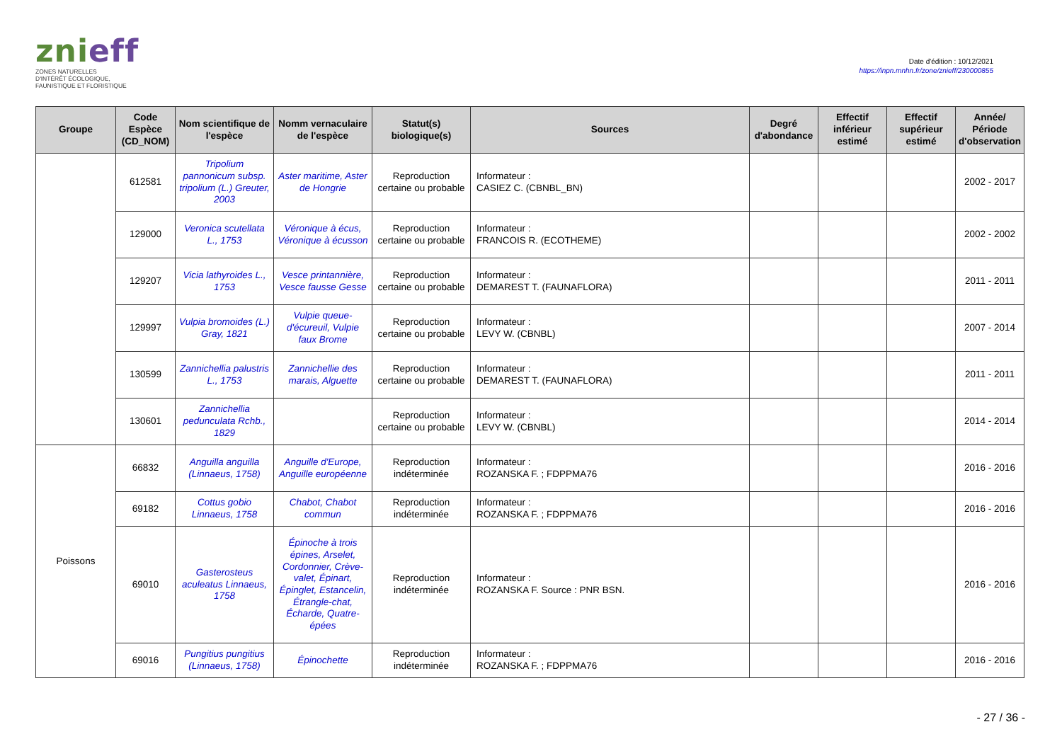znieff
ZONES NATURELLES
D'INTÉRÊT ÉCOLOGIQUE,
FAUNISTIQUE ET FLORISTIQUE
Date d'édition : 10/12/2021
https://inpn.mnhn.fr/zone/znieff/230000855
| Groupe | Code Espèce (CD_NOM) | Nom scientifique de l'espèce | Nomm vernaculaire de l'espèce | Statut(s) biologique(s) | Sources | Degré d'abondance | Effectif inférieur estimé | Effectif supérieur estimé | Année/ Période d'observation |
| --- | --- | --- | --- | --- | --- | --- | --- | --- | --- |
| | 612581 | Tripolium pannonicum subsp. tripolium (L.) Greuter, 2003 | Aster maritime, Aster de Hongrie | Reproduction certaine ou probable | Informateur : CASIEZ C. (CBNBL_BN) | | | | 2002 - 2017 |
| | 129000 | Veronica scutellata L., 1753 | Véronique à écus, Véronique à écusson | Reproduction certaine ou probable | Informateur : FRANCOIS R. (ECOTHEME) | | | | 2002 - 2002 |
| | 129207 | Vicia lathyroides L., 1753 | Vesce printannière, Vesce fausse Gesse | Reproduction certaine ou probable | Informateur : DEMAREST T. (FAUNAFLORA) | | | | 2011 - 2011 |
| | 129997 | Vulpia bromoides (L.) Gray, 1821 | Vulpie queue-d'écureuil, Vulpie faux Brome | Reproduction certaine ou probable | Informateur : LEVY W. (CBNBL) | | | | 2007 - 2014 |
| | 130599 | Zannichellia palustris L., 1753 | Zannichellie des marais, Alguette | Reproduction certaine ou probable | Informateur : DEMAREST T. (FAUNAFLORA) | | | | 2011 - 2011 |
| | 130601 | Zannichellia pedunculata Rchb., 1829 | | Reproduction certaine ou probable | Informateur : LEVY W. (CBNBL) | | | | 2014 - 2014 |
| Poissons | 66832 | Anguilla anguilla (Linnaeus, 1758) | Anguille d'Europe, Anguille européenne | Reproduction indéterminée | Informateur : ROZANSKA F. ; FDPPMA76 | | | | 2016 - 2016 |
| | 69182 | Cottus gobio Linnaeus, 1758 | Chabot, Chabot commun | Reproduction indéterminée | Informateur : ROZANSKA F. ; FDPPMA76 | | | | 2016 - 2016 |
| | 69010 | Gasterosteus aculeatus Linnaeus, 1758 | Épinoche à trois épines, Arselet, Cordonnier, Crève-valet, Épinart, Épinglet, Estancelin, Étrangle-chat, Écharde, Quatre-épées | Reproduction indéterminée | Informateur : ROZANSKA F. Source : PNR BSN. | | | | 2016 - 2016 |
| | 69016 | Pungitius pungitius (Linnaeus, 1758) | Épinochette | Reproduction indéterminée | Informateur : ROZANSKA F. ; FDPPMA76 | | | | 2016 - 2016 |
- 27 / 36 -